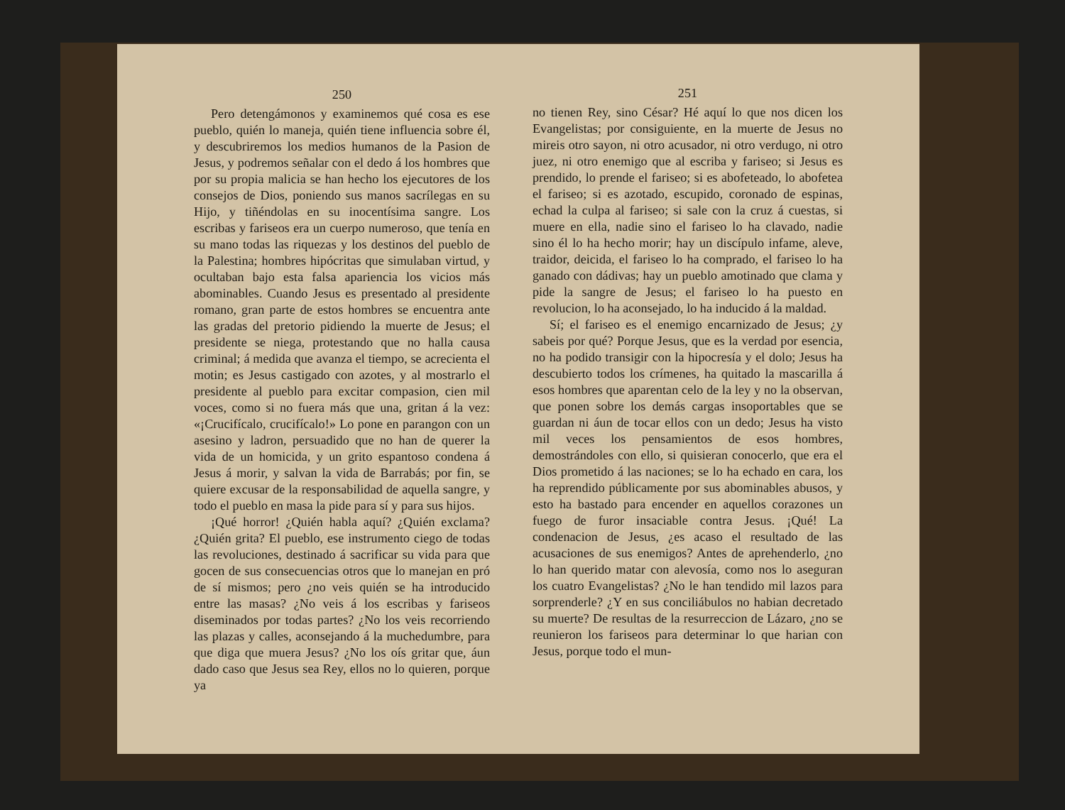250
Pero detengámonos y examinemos qué cosa es ese pueblo, quién lo maneja, quién tiene influencia sobre él, y descubriremos los medios humanos de la Pasion de Jesus, y podremos señalar con el dedo á los hombres que por su propia malicia se han hecho los ejecutores de los consejos de Dios, poniendo sus manos sacrílegas en su Hijo, y tiñéndolas en su inocentísima sangre. Los escribas y fariseos era un cuerpo numeroso, que tenía en su mano todas las riquezas y los destinos del pueblo de la Palestina; hombres hipócritas que simulaban virtud, y ocultaban bajo esta falsa apariencia los vicios más abominables. Cuando Jesus es presentado al presidente romano, gran parte de estos hombres se encuentra ante las gradas del pretorio pidiendo la muerte de Jesus; el presidente se niega, protestando que no halla causa criminal; á medida que avanza el tiempo, se acrecienta el motin; es Jesus castigado con azotes, y al mostrarlo el presidente al pueblo para excitar compasion, cien mil voces, como si no fuera más que una, gritan á la vez: «¡Crucifícalo, crucifícalo!» Lo pone en parangon con un asesino y ladron, persuadido que no han de querer la vida de un homicida, y un grito espantoso condena á Jesus á morir, y salvan la vida de Barrabás; por fin, se quiere excusar de la responsabilidad de aquella sangre, y todo el pueblo en masa la pide para sí y para sus hijos.
¡Qué horror! ¿Quién habla aquí? ¿Quién exclama? ¿Quién grita? El pueblo, ese instrumento ciego de todas las revoluciones, destinado á sacrificar su vida para que gocen de sus consecuencias otros que lo manejan en pró de sí mismos; pero ¿no veis quién se ha introducido entre las masas? ¿No veis á los escribas y fariseos diseminados por todas partes? ¿No los veis recorriendo las plazas y calles, aconsejando á la muchedumbre, para que diga que muera Jesus? ¿No los oís gritar que, áun dado caso que Jesus sea Rey, ellos no lo quieren, porque ya
251
no tienen Rey, sino César? Hé aquí lo que nos dicen los Evangelistas; por consiguiente, en la muerte de Jesus no mireis otro sayon, ni otro acusador, ni otro verdugo, ni otro juez, ni otro enemigo que al escriba y fariseo; si Jesus es prendido, lo prende el fariseo; si es abofeteado, lo abofetea el fariseo; si es azotado, escupido, coronado de espinas, echad la culpa al fariseo; si sale con la cruz á cuestas, si muere en ella, nadie sino el fariseo lo ha clavado, nadie sino él lo ha hecho morir; hay un discípulo infame, aleve, traidor, deicida, el fariseo lo ha comprado, el fariseo lo ha ganado con dádivas; hay un pueblo amotinado que clama y pide la sangre de Jesus; el fariseo lo ha puesto en revolucion, lo ha aconsejado, lo ha inducido á la maldad.
Sí; el fariseo es el enemigo encarnizado de Jesus; ¿y sabeis por qué? Porque Jesus, que es la verdad por esencia, no ha podido transigir con la hipocresía y el dolo; Jesus ha descubierto todos los crímenes, ha quitado la mascarilla á esos hombres que aparentan celo de la ley y no la observan, que ponen sobre los demás cargas insoportables que se guardan ni áun de tocar ellos con un dedo; Jesus ha visto mil veces los pensamientos de esos hombres, demostrándoles con ello, si quisieran conocerlo, que era el Dios prometido á las naciones; se lo ha echado en cara, los ha reprendido públicamente por sus abominables abusos, y esto ha bastado para encender en aquellos corazones un fuego de furor insaciable contra Jesus. ¡Qué! La condenacion de Jesus, ¿es acaso el resultado de las acusaciones de sus enemigos? Antes de aprehenderlo, ¿no lo han querido matar con alevosía, como nos lo aseguran los cuatro Evangelistas? ¿No le han tendido mil lazos para sorprenderle? ¿Y en sus conciliábulos no habian decretado su muerte? De resultas de la resurreccion de Lázaro, ¿no se reunieron los fariseos para determinar lo que harian con Jesus, porque todo el mun-